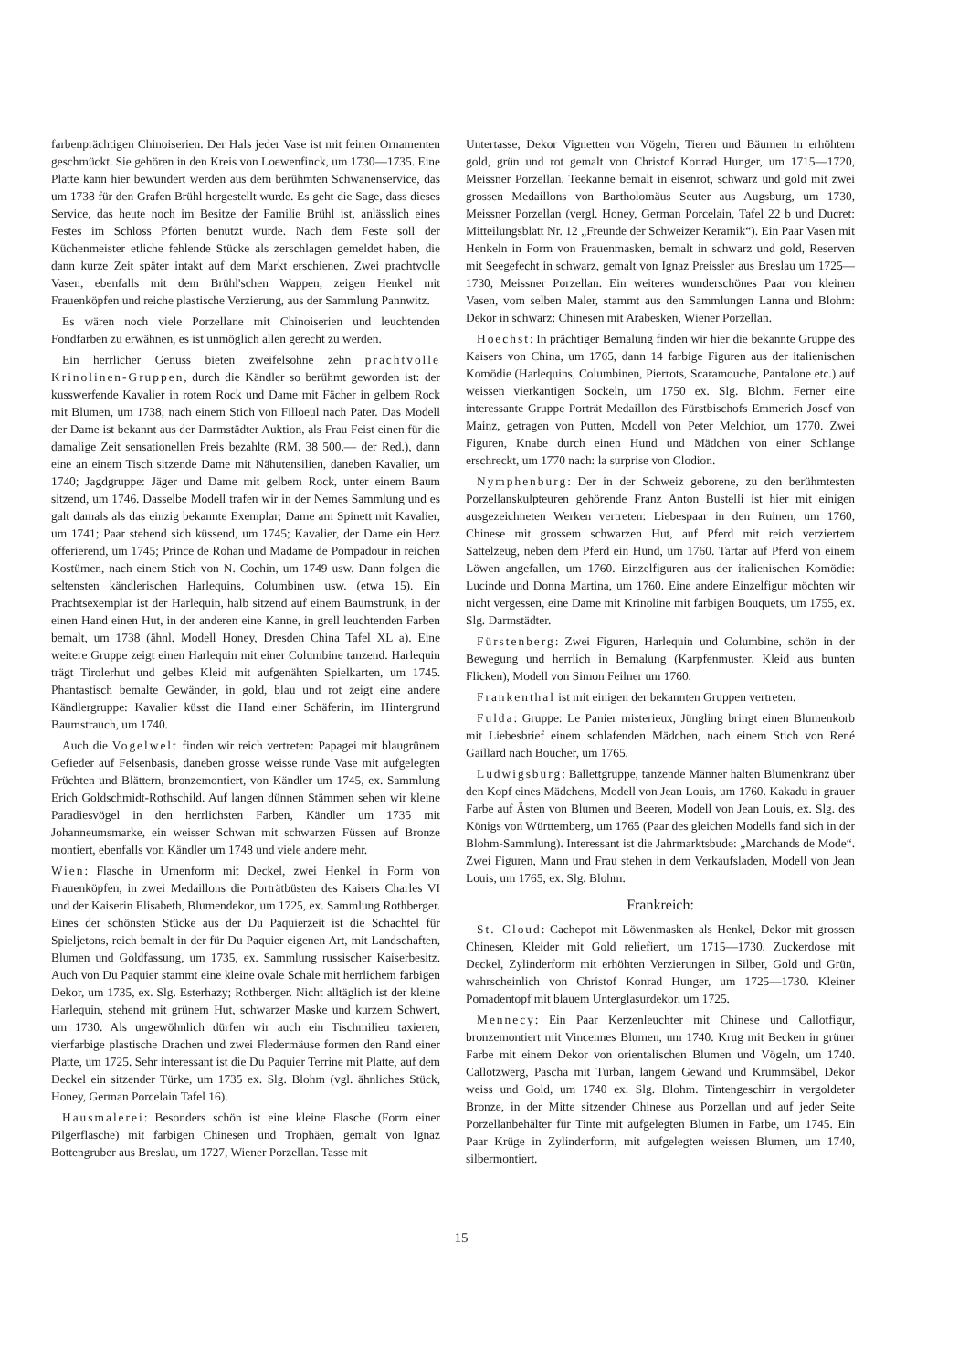farbenprächtigen Chinoiserien. Der Hals jeder Vase ist mit feinen Ornamenten geschmückt. Sie gehören in den Kreis von Loewenfinck, um 1730—1735. Eine Platte kann hier bewundert werden aus dem berühmten Schwanenservice, das um 1738 für den Grafen Brühl hergestellt wurde. Es geht die Sage, dass dieses Service, das heute noch im Besitze der Familie Brühl ist, anlässlich eines Festes im Schloss Pförten benutzt wurde. Nach dem Feste soll der Küchenmeister etliche fehlende Stücke als zerschlagen gemeldet haben, die dann kurze Zeit später intakt auf dem Markt erschienen. Zwei prachtvolle Vasen, ebenfalls mit dem Brühl'schen Wappen, zeigen Henkel mit Frauenköpfen und reiche plastische Verzierung, aus der Sammlung Pannwitz.
Es wären noch viele Porzellane mit Chinoiserien und leuchtenden Fondfarben zu erwähnen, es ist unmöglich allen gerecht zu werden.
Ein herrlicher Genuss bieten zweifelsohne zehn prachtvolle Krinolinen-Gruppen, durch die Kändler so berühmt geworden ist: der kusswerfende Kavalier in rotem Rock und Dame mit Fächer in gelbem Rock mit Blumen, um 1738, nach einem Stich von Filloeul nach Pater. Das Modell der Dame ist bekannt aus der Darmstädter Auktion, als Frau Feist einen für die damalige Zeit sensationellen Preis bezahlte (RM. 38 500.— der Red.), dann eine an einem Tisch sitzende Dame mit Nähutensilien, daneben Kavalier, um 1740; Jagdgruppe: Jäger und Dame mit gelbem Rock, unter einem Baum sitzend, um 1746. Dasselbe Modell trafen wir in der Nemes Sammlung und es galt damals als das einzig bekannte Exemplar; Dame am Spinett mit Kavalier, um 1741; Paar stehend sich küssend, um 1745; Kavalier, der Dame ein Herz offerierend, um 1745; Prince de Rohan und Madame de Pompadour in reichen Kostümen, nach einem Stich von N. Cochin, um 1749 usw. Dann folgen die seltensten kändlerischen Harlequins, Columbinen usw. (etwa 15). Ein Prachtsexemplar ist der Harlequin, halb sitzend auf einem Baumstrunk, in der einen Hand einen Hut, in der anderen eine Kanne, in grell leuchtenden Farben bemalt, um 1738 (ähnl. Modell Honey, Dresden China Tafel XL a). Eine weitere Gruppe zeigt einen Harlequin mit einer Columbine tanzend. Harlequin trägt Tirolerhut und gelbes Kleid mit aufgenähten Spielkarten, um 1745. Phantastisch bemalte Gewänder, in gold, blau und rot zeigt eine andere Kändlergruppe: Kavalier küsst die Hand einer Schäferin, im Hintergrund Baumstrauch, um 1740.
Auch die Vogelwelt finden wir reich vertreten: Papagei mit blaugrünem Gefieder auf Felsenbasis, daneben grosse weisse runde Vase mit aufgelegten Früchten und Blättern, bronzemontiert, von Kändler um 1745, ex. Sammlung Erich Goldschmidt-Rothschild. Auf langen dünnen Stämmen sehen wir kleine Paradiesvögel in den herrlichsten Farben, Kändler um 1735 mit Johanneumsmarke, ein weisser Schwan mit schwarzen Füssen auf Bronze montiert, ebenfalls von Kändler um 1748 und viele andere mehr.
Wien: Flasche in Urnenform mit Deckel, zwei Henkel in Form von Frauenköpfen, in zwei Medaillons die Porträtbüsten des Kaisers Charles VI und der Kaiserin Elisabeth, Blumendekor, um 1725, ex. Sammlung Rothberger. Eines der schönsten Stücke aus der Du Paquierzeit ist die Schachtel für Spieljetons, reich bemalt in der für Du Paquier eigenen Art, mit Landschaften, Blumen und Goldfassung, um 1735, ex. Sammlung russischer Kaiserbesitz. Auch von Du Paquier stammt eine kleine ovale Schale mit herrlichem farbigen Dekor, um 1735, ex. Slg. Esterhazy; Rothberger. Nicht alltäglich ist der kleine Harlequin, stehend mit grünem Hut, schwarzer Maske und kurzem Schwert, um 1730. Als ungewöhnlich dürfen wir auch ein Tischmilieu taxieren, vierfarbige plastische Drachen und zwei Fledermäuse formen den Rand einer Platte, um 1725. Sehr interessant ist die Du Paquier Terrine mit Platte, auf dem Deckel ein sitzender Türke, um 1735 ex. Slg. Blohm (vgl. ähnliches Stück, Honey, German Porcelain Tafel 16).
Hausmalerei: Besonders schön ist eine kleine Flasche (Form einer Pilgerflasche) mit farbigen Chinesen und Trophäen, gemalt von Ignaz Bottengruber aus Breslau, um 1727, Wiener Porzellan. Tasse mit
Untertasse, Dekor Vignetten von Vögeln, Tieren und Bäumen in erhöhtem gold, grün und rot gemalt von Christof Konrad Hunger, um 1715—1720, Meissner Porzellan. Teekanne bemalt in eisenrot, schwarz und gold mit zwei grossen Medaillons von Bartholomäus Seuter aus Augsburg, um 1730, Meissner Porzellan (vergl. Honey, German Porcelain, Tafel 22 b und Ducret: Mitteilungsblatt Nr. 12 „Freunde der Schweizer Keramik“). Ein Paar Vasen mit Henkeln in Form von Frauenmasken, bemalt in schwarz und gold, Reserven mit Seegefecht in schwarz, gemalt von Ignaz Preissler aus Breslau um 1725—1730, Meissner Porzellan. Ein weiteres wunderschönes Paar von kleinen Vasen, vom selben Maler, stammt aus den Sammlungen Lanna und Blohm: Dekor in schwarz: Chinesen mit Arabesken, Wiener Porzellan.
Hoechst: In prächtiger Bemalung finden wir hier die bekannte Gruppe des Kaisers von China, um 1765, dann 14 farbige Figuren aus der italienischen Komödie (Harlequins, Columbinen, Pierrots, Scaramouche, Pantalone etc.) auf weissen vierkantigen Sockeln, um 1750 ex. Slg. Blohm. Ferner eine interessante Gruppe Porträt Medaillon des Fürstbischofs Emmerich Josef von Mainz, getragen von Putten, Modell von Peter Melchior, um 1770. Zwei Figuren, Knabe durch einen Hund und Mädchen von einer Schlange erschreckt, um 1770 nach: la surprise von Clodion.
Nymphenburg: Der in der Schweiz geborene, zu den berühmtesten Porzellanskulpteuren gehörende Franz Anton Bustelli ist hier mit einigen ausgezeichneten Werken vertreten: Liebespaar in den Ruinen, um 1760, Chinese mit grossem schwarzen Hut, auf Pferd mit reich verziertem Sattelzeug, neben dem Pferd ein Hund, um 1760. Tartar auf Pferd von einem Löwen angefallen, um 1760. Einzelfiguren aus der italienischen Komödie: Lucinde und Donna Martina, um 1760. Eine andere Einzelfigur möchten wir nicht vergessen, eine Dame mit Krinoline mit farbigen Bouquets, um 1755, ex. Slg. Darmstädter.
Fürstenberg: Zwei Figuren, Harlequin und Columbine, schön in der Bewegung und herrlich in Bemalung (Karpfenmuster, Kleid aus bunten Flicken), Modell von Simon Feilner um 1760.
Frankenthal ist mit einigen der bekannten Gruppen vertreten.
Fulda: Gruppe: Le Panier misterieux, Jüngling bringt einen Blumenkorb mit Liebesbrief einem schlafenden Mädchen, nach einem Stich von René Gaillard nach Boucher, um 1765.
Ludwigsburg: Ballettgruppe, tanzende Männer halten Blumenkranz über den Kopf eines Mädchens, Modell von Jean Louis, um 1760. Kakadu in grauer Farbe auf Ästen von Blumen und Beeren, Modell von Jean Louis, ex. Slg. des Königs von Württemberg, um 1765 (Paar des gleichen Modells fand sich in der Blohm-Sammlung). Interessant ist die Jahrmarktsbude: „Marchands de Mode“. Zwei Figuren, Mann und Frau stehen in dem Verkaufsladen, Modell von Jean Louis, um 1765, ex. Slg. Blohm.
Frankreich:
St. Cloud: Cachepot mit Löwenmasken als Henkel, Dekor mit grossen Chinesen, Kleider mit Gold reliefiert, um 1715—1730. Zuckerdose mit Deckel, Zylinderform mit erhöhten Verzierungen in Silber, Gold und Grün, wahrscheinlich von Christof Konrad Hunger, um 1725—1730. Kleiner Pomadentopf mit blauem Unterglasurdekor, um 1725.
Mennecy: Ein Paar Kerzenleuchter mit Chinese und Callotfigur, bronzemontiert mit Vincennes Blumen, um 1740. Krug mit Becken in grüner Farbe mit einem Dekor von orientalischen Blumen und Vögeln, um 1740. Callotzwerg, Pascha mit Turban, langem Gewand und Krummsäbel, Dekor weiss und Gold, um 1740 ex. Slg. Blohm. Tintengeschirr in vergoldeter Bronze, in der Mitte sitzender Chinese aus Porzellan und auf jeder Seite Porzellanbehälter für Tinte mit aufgelegten Blumen in Farbe, um 1745. Ein Paar Krüge in Zylinderform, mit aufgelegten weissen Blumen, um 1740, silbermontiert.
15